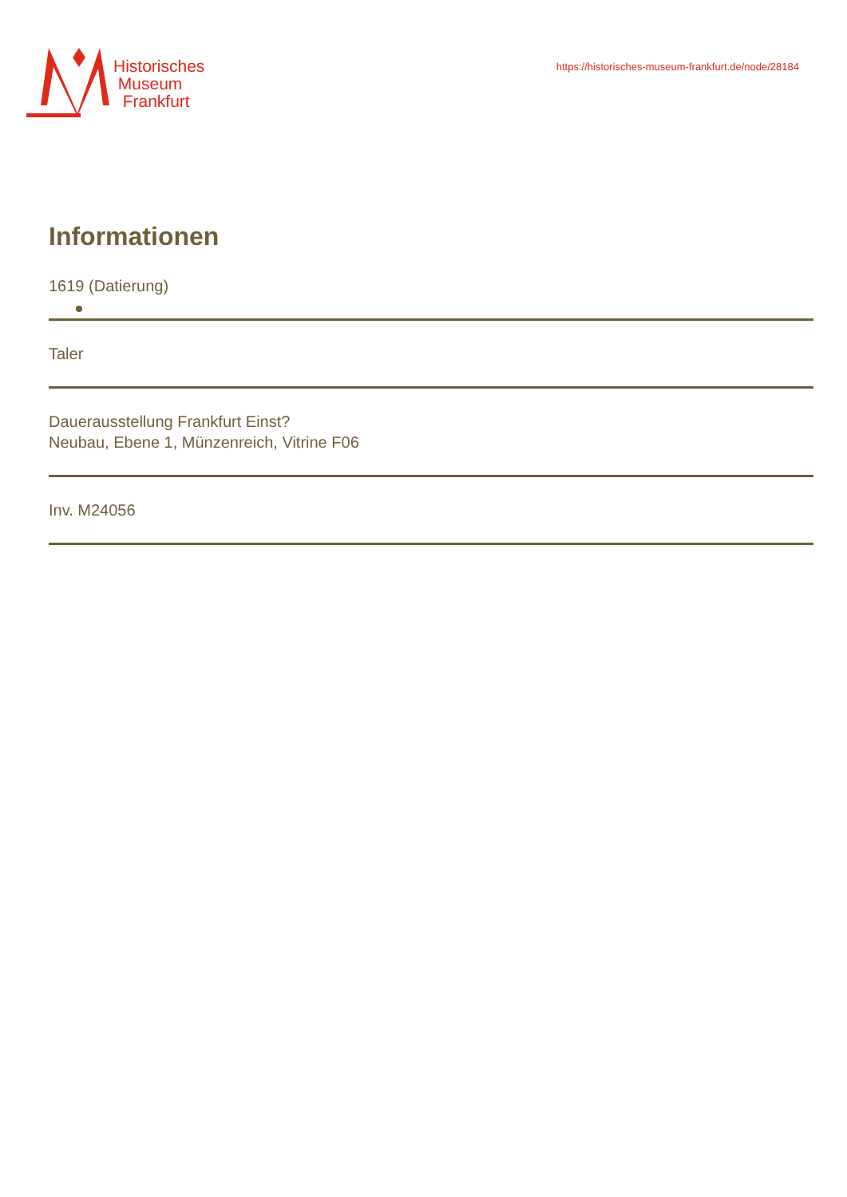Historisches
Museum
Frankfurt
https://historisches-museum-frankfurt.de/node/28184
Informationen
1619 (Datierung)
Taler
Dauerausstellung Frankfurt Einst?
Neubau, Ebene 1, Münzenreich, Vitrine F06
Inv. M24056